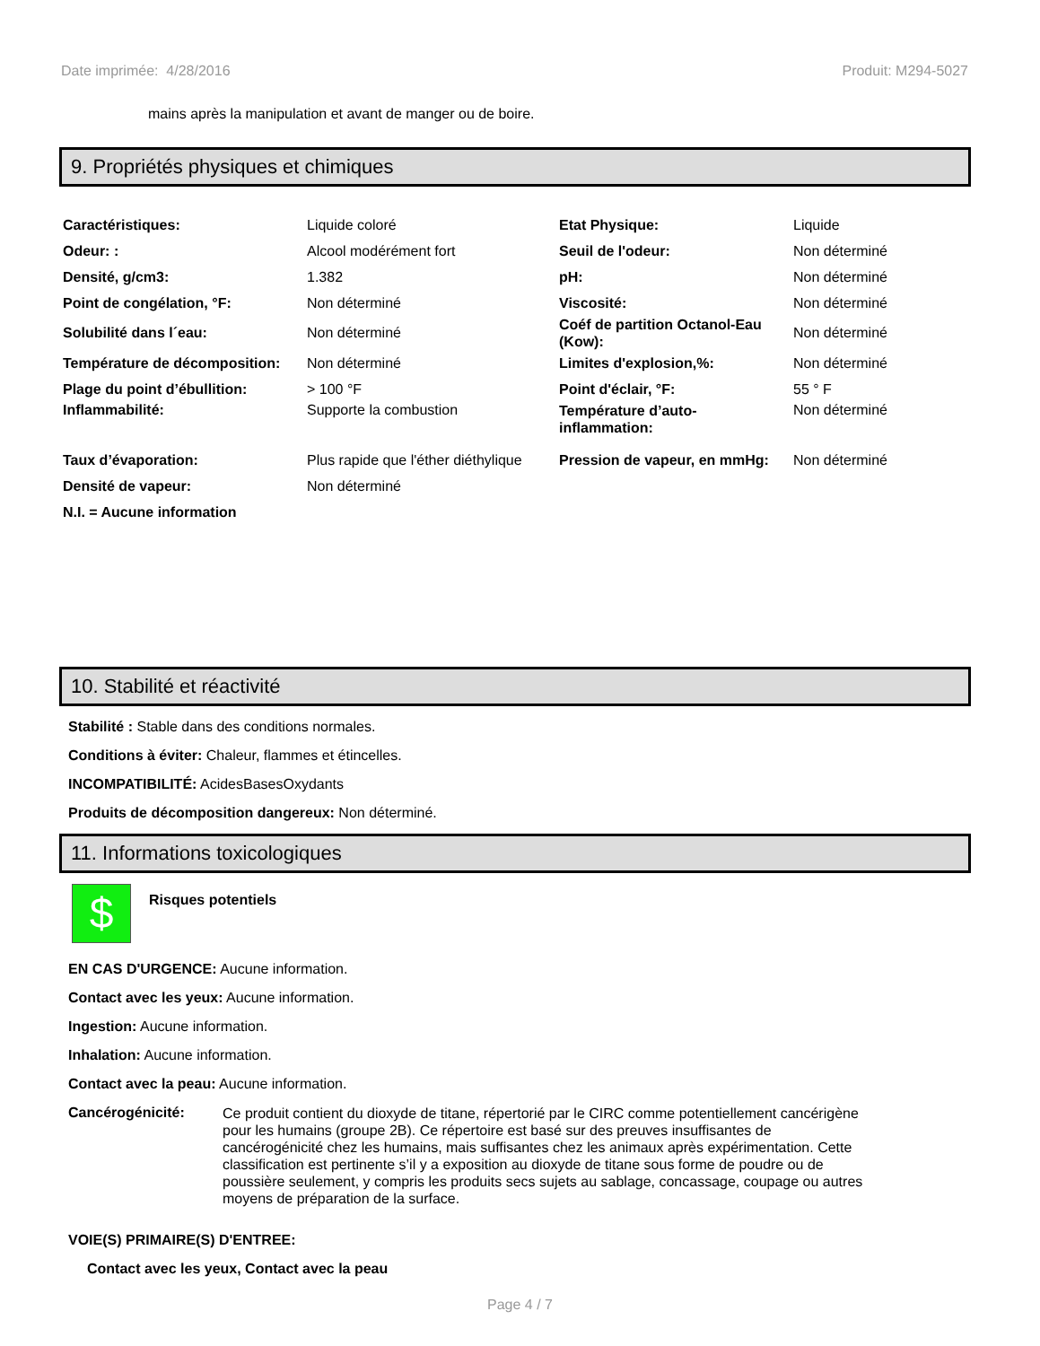Date imprimée: 4/28/2016 Produit: M294-5027
mains après la manipulation et avant de manger ou de boire.
9. Propriétés physiques et chimiques
| Caractéristiques: | Liquide coloré | Etat Physique: | Liquide |
| Odeur: : | Alcool modérément fort | Seuil de l'odeur: | Non déterminé |
| Densité, g/cm3: | 1.382 | pH: | Non déterminé |
| Point de congélation, °F: | Non déterminé | Viscosité: | Non déterminé |
| Solubilité dans l´eau: | Non déterminé | Coéf de partition Octanol-Eau (Kow): | Non déterminé |
| Température de décomposition: | Non déterminé | Limites d'explosion,%: | Non déterminé |
| Plage du point d’ébullition: | > 100 °F | Point d'éclair, °F: | 55 ° F |
| Inflammabilité: | Supporte la combustion | Température d’auto-inflammation: | Non déterminé |
| Taux d’évaporation: | Plus rapide que l'éther diéthylique | Pression de vapeur, en mmHg: | Non déterminé |
| Densité de vapeur: | Non déterminé | | |
| N.I. = Aucune information | | | |
10. Stabilité et réactivité
Stabilité : Stable dans des conditions normales.
Conditions à éviter: Chaleur, flammes et étincelles.
INCOMPATIBILITÉ: AcidesBasesOxydants
Produits de décomposition dangereux: Non déterminé.
11. Informations toxicologiques
$
Risques potentiels
EN CAS D'URGENCE: Aucune information.
Contact avec les yeux: Aucune information.
Ingestion: Aucune information.
Inhalation: Aucune information.
Contact avec la peau: Aucune information.
Cancérogénicité:
Ce produit contient du dioxyde de titane, répertorié par le CIRC comme potentiellement cancérigène pour les humains (groupe 2B). Ce répertoire est basé sur des preuves insuffisantes de cancérogénicité chez les humains, mais suffisantes chez les animaux après expérimentation. Cette classification est pertinente s’il y a exposition au dioxyde de titane sous forme de poudre ou de poussière seulement, y compris les produits secs sujets au sablage, concassage, coupage ou autres moyens de préparation de la surface.
VOIE(S) PRIMAIRE(S) D'ENTREE:
Contact avec les yeux, Contact avec la peau
Page 4 / 7